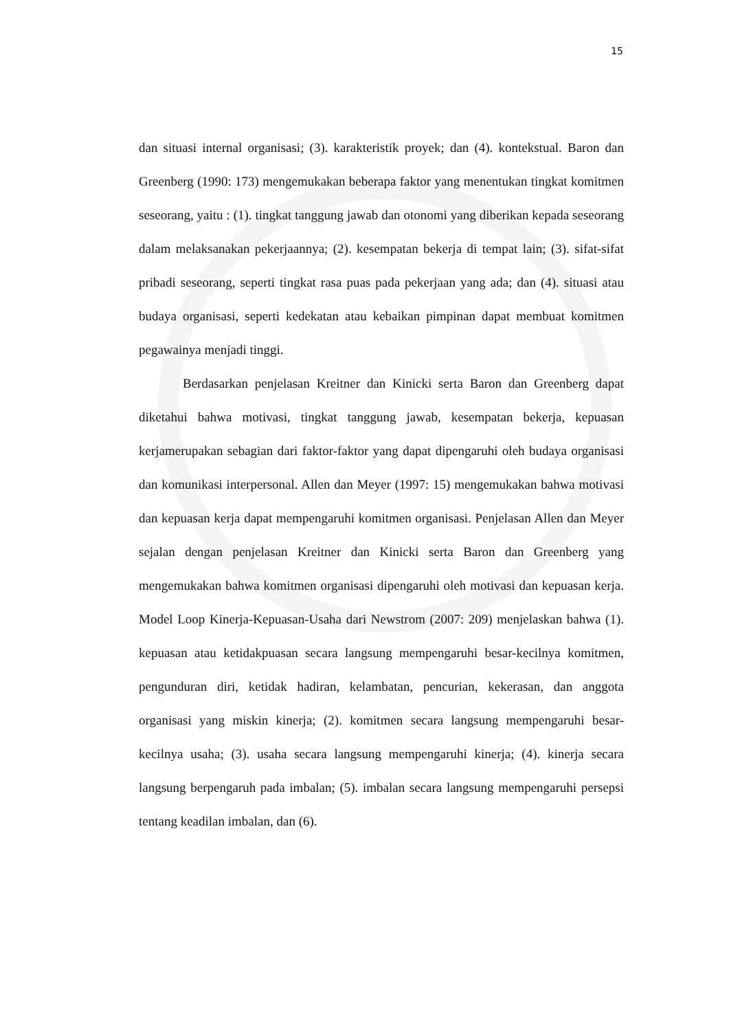15
dan situasi internal organisasi; (3). karakteristik proyek; dan (4). kontekstual. Baron dan Greenberg (1990: 173) mengemukakan beberapa faktor yang menentukan tingkat komitmen seseorang, yaitu : (1). tingkat tanggung jawab dan otonomi yang diberikan kepada seseorang dalam melaksanakan pekerjaannya; (2). kesempatan bekerja di tempat lain; (3). sifat-sifat pribadi seseorang, seperti tingkat rasa puas pada pekerjaan yang ada; dan (4). situasi atau budaya organisasi, seperti kedekatan atau kebaikan pimpinan dapat membuat komitmen pegawainya menjadi tinggi.
Berdasarkan penjelasan Kreitner dan Kinicki serta Baron dan Greenberg dapat diketahui bahwa motivasi, tingkat tanggung jawab, kesempatan bekerja, kepuasan kerjamerupakan sebagian dari faktor-faktor yang dapat dipengaruhi oleh budaya organisasi dan komunikasi interpersonal. Allen dan Meyer (1997: 15) mengemukakan bahwa motivasi dan kepuasan kerja dapat mempengaruhi komitmen organisasi. Penjelasan Allen dan Meyer sejalan dengan penjelasan Kreitner dan Kinicki serta Baron dan Greenberg yang mengemukakan bahwa komitmen organisasi dipengaruhi oleh motivasi dan kepuasan kerja. Model Loop Kinerja-Kepuasan-Usaha dari Newstrom (2007: 209) menjelaskan bahwa (1). kepuasan atau ketidakpuasan secara langsung mempengaruhi besar-kecilnya komitmen, pengunduran diri, ketidak hadiran, kelambatan, pencurian, kekerasan, dan anggota organisasi yang miskin kinerja; (2). komitmen secara langsung mempengaruhi besar-kecilnya usaha; (3). usaha secara langsung mempengaruhi kinerja; (4). kinerja secara langsung berpengaruh pada imbalan; (5). imbalan secara langsung mempengaruhi persepsi tentang keadilan imbalan, dan (6).